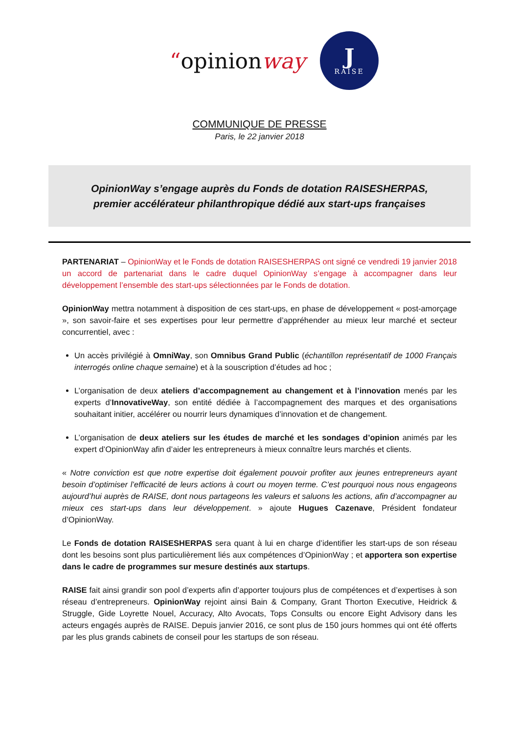“opinionway
J
RAISE
COMMUNIQUE DE PRESSE
Paris, le 22 janvier 2018
OpinionWay s’engage auprès du Fonds de dotation RAISESHERPAS,
premier accélérateur philanthropique dédié aux start-ups françaises
PARTENARIAT – OpinionWay et le Fonds de dotation RAISESHERPAS ont signé ce vendredi 19 janvier 2018 un accord de partenariat dans le cadre duquel OpinionWay s’engage à accompagner dans leur développement l’ensemble des start-ups sélectionnées par le Fonds de dotation.
OpinionWay mettra notamment à disposition de ces start-ups, en phase de développement « post-amorçage », son savoir-faire et ses expertises pour leur permettre d’appréhender au mieux leur marché et secteur concurrentiel, avec :
Un accès privilégié à OmniWay, son Omnibus Grand Public (échantillon représentatif de 1000 Français interrogés online chaque semaine) et à la souscription d’études ad hoc ;
L’organisation de deux ateliers d’accompagnement au changement et à l’innovation menés par les experts d’InnovativeWay, son entité dédiée à l’accompagnement des marques et des organisations souhaitant initier, accélérer ou nourrir leurs dynamiques d’innovation et de changement.
L’organisation de deux ateliers sur les études de marché et les sondages d’opinion animés par les expert d’OpinionWay afin d’aider les entrepreneurs à mieux connaître leurs marchés et clients.
« Notre conviction est que notre expertise doit également pouvoir profiter aux jeunes entrepreneurs ayant besoin d’optimiser l’efficacité de leurs actions à court ou moyen terme. C’est pourquoi nous nous engageons aujourd’hui auprès de RAISE, dont nous partageons les valeurs et saluons les actions, afin d’accompagner au mieux ces start-ups dans leur développement. » ajoute Hugues Cazenave, Président fondateur d’OpinionWay.
Le Fonds de dotation RAISESHERPAS sera quant à lui en charge d’identifier les start-ups de son réseau dont les besoins sont plus particulièrement liés aux compétences d’OpinionWay ; et apportera son expertise dans le cadre de programmes sur mesure destinés aux startups.
RAISE fait ainsi grandir son pool d’experts afin d’apporter toujours plus de compétences et d’expertises à son réseau d’entrepreneurs. OpinionWay rejoint ainsi Bain & Company, Grant Thorton Executive, Heidrick & Struggle, Gide Loyrette Nouel, Accuracy, Alto Avocats, Tops Consults ou encore Eight Advisory dans les acteurs engagés auprès de RAISE. Depuis janvier 2016, ce sont plus de 150 jours hommes qui ont été offerts par les plus grands cabinets de conseil pour les startups de son réseau.